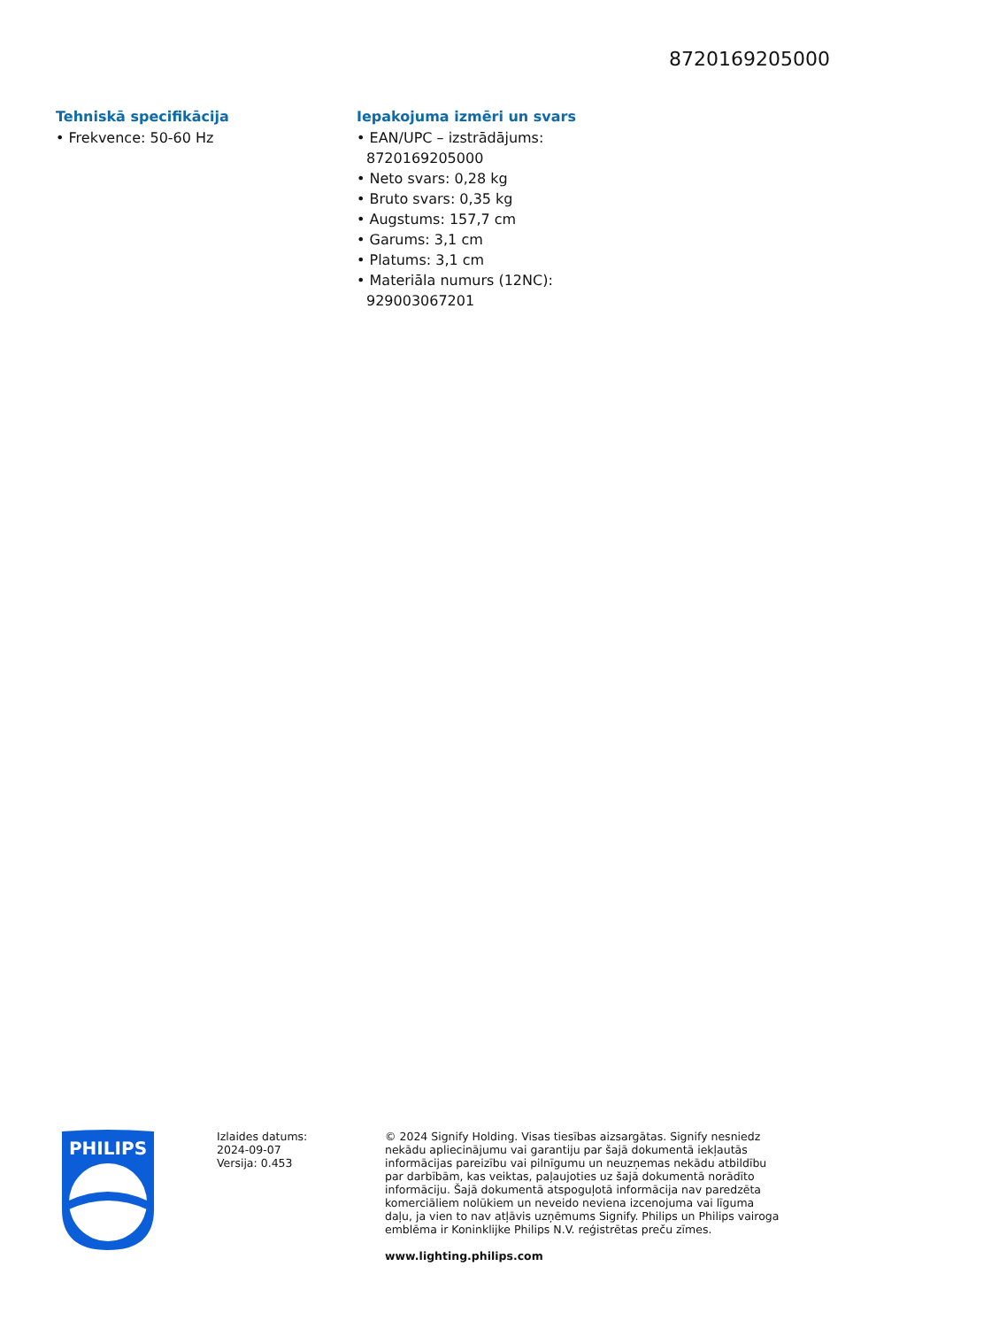8720169205000
Tehniskā specifikācija
• Frekvence: 50-60 Hz
Iepakojuma izmēri un svars
• EAN/UPC – izstrādājums: 8720169205000
• Neto svars: 0,28 kg
• Bruto svars: 0,35 kg
• Augstums: 157,7 cm
• Garums: 3,1 cm
• Platums: 3,1 cm
• Materiāla numurs (12NC): 929003067201
PHILIPS
Izlaides datums:
2024-09-07
Versija: 0.453
© 2024 Signify Holding. Visas tiesības aizsargātas. Signify nesniedz nekādu apliecinājumu vai garantiju par šajā dokumentā iekļautās informācijas pareizību vai pilnīgumu un neuzņemas nekādu atbildību par darbībām, kas veiktas, paļaujoties uz šajā dokumentā norādīto informāciju. Šajā dokumentā atspoguļotā informācija nav paredzēta komerciāliem nolūkiem un neveido neviena izcenojuma vai līguma daļu, ja vien to nav atļāvis uzņēmums Signify. Philips un Philips vairoga emblēma ir Koninklijke Philips N.V. reģistrētas preču zīmes.
www.lighting.philips.com